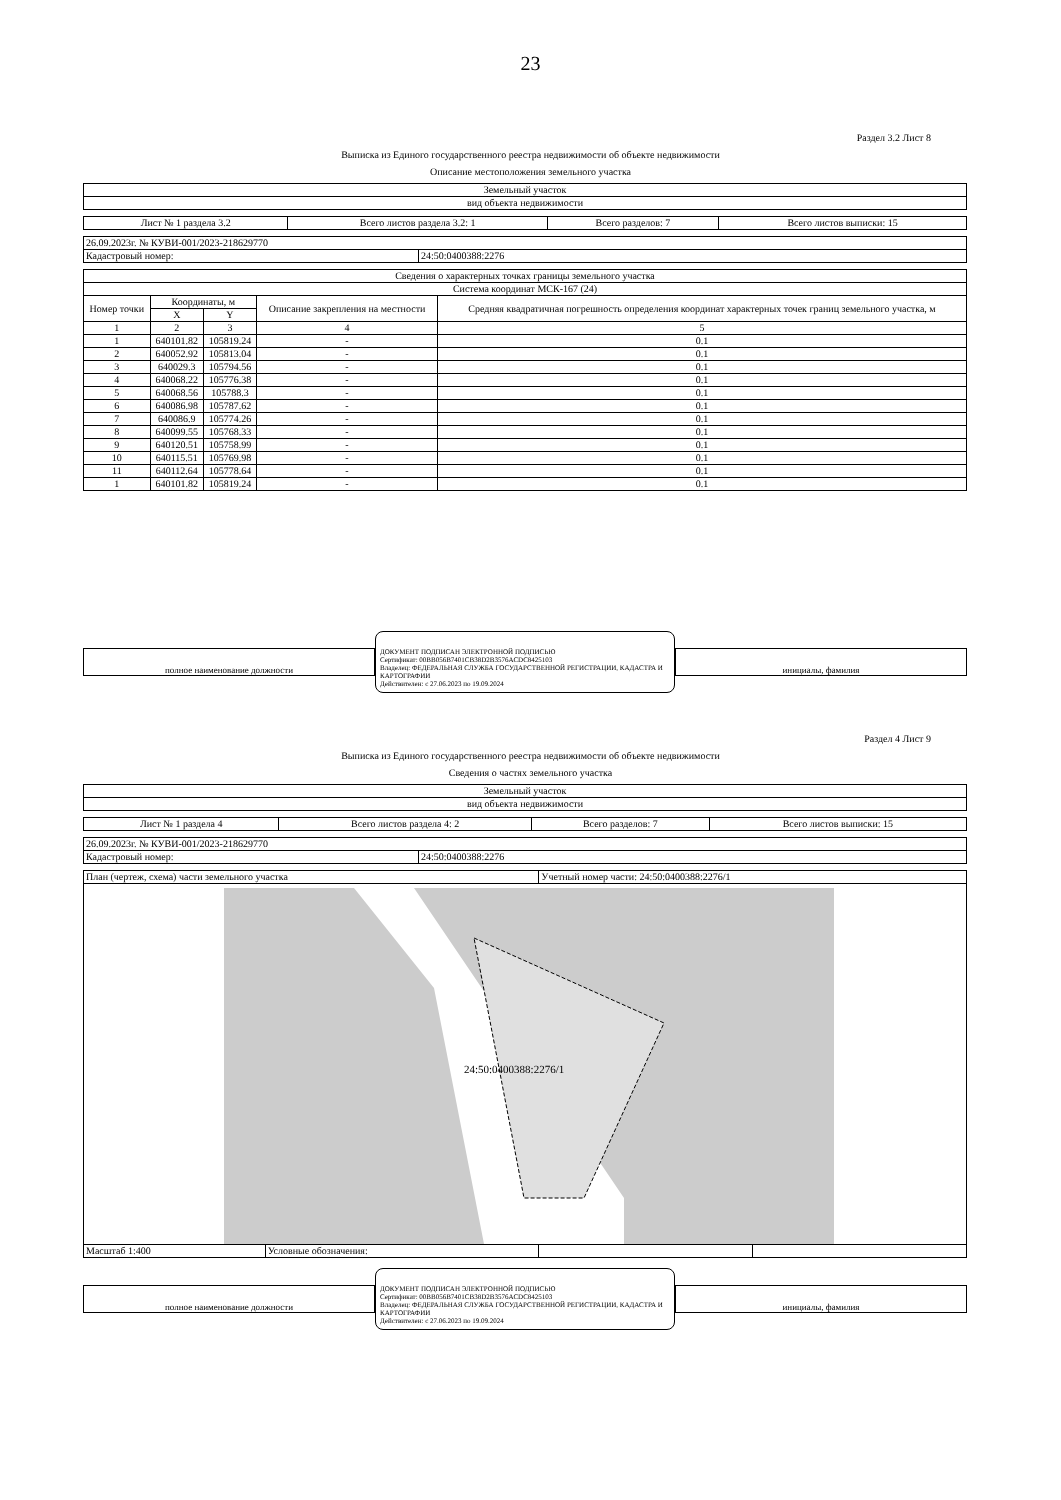23
Раздел 3.2 Лист 8
Выписка из Единого государственного реестра недвижимости об объекте недвижимости
Описание местоположения земельного участка
| Земельный участок |
| вид объекта недвижимости |
| Лист № 1 раздела 3.2 | Всего листов раздела 3.2: 1 | Всего разделов: 7 | Всего листов выписки: 15 |
| 26.09.2023г. № КУВИ-001/2023-218629770 | |
| Кадастровый номер: | 24:50:0400388:2276 |
| Сведения о характерных точках границы земельного участка | | | | |
| Система координат МСК-167 (24) | | | | |
| Номер точки | Координаты, м | | Описание закрепления на местности | Средняя квадратичная погрешность определения координат характерных точек границ земельного участка, м |
| | X | Y | | |
| 1 | 2 | 3 | 4 | 5 |
| 1 | 640101.82 | 105819.24 | - | 0.1 |
| 2 | 640052.92 | 105813.04 | - | 0.1 |
| 3 | 640029.3 | 105794.56 | - | 0.1 |
| 4 | 640068.22 | 105776.38 | - | 0.1 |
| 5 | 640068.56 | 105788.3 | - | 0.1 |
| 6 | 640086.98 | 105787.62 | - | 0.1 |
| 7 | 640086.9 | 105774.26 | - | 0.1 |
| 8 | 640099.55 | 105768.33 | - | 0.1 |
| 9 | 640120.51 | 105758.99 | - | 0.1 |
| 10 | 640115.51 | 105769.98 | - | 0.1 |
| 11 | 640112.64 | 105778.64 | - | 0.1 |
| 1 | 640101.82 | 105819.24 | - | 0.1 |
полное наименование должности
ДОКУМЕНТ ПОДПИСАН ЭЛЕКТРОННОЙ ПОДПИСЬЮ
Сертификат: 00BB056B7401CB38D2B3576ACDC8425103
Владелец: ФЕДЕРАЛЬНАЯ СЛУЖБА ГОСУДАРСТВЕННОЙ РЕГИСТРАЦИИ, КАДАСТРА И КАРТОГРАФИИ
Действителен: с 27.06.2023 по 19.09.2024
инициалы, фамилия
Раздел 4 Лист 9
Выписка из Единого государственного реестра недвижимости об объекте недвижимости
Сведения о частях земельного участка
| Земельный участок |
| вид объекта недвижимости |
| Лист № 1 раздела 4 | Всего листов раздела 4: 2 | Всего разделов: 7 | Всего листов выписки: 15 |
| 26.09.2023г. № КУВИ-001/2023-218629770 | |
| Кадастровый номер: | 24:50:0400388:2276 |
| План (чертеж, схема) части земельного участка | | Учетный номер части: 24:50:0400388:2276/1 | |
| 24:50:0400388:2276/1 | | | |
| Масштаб 1:400 | Условные обозначения: | | |
полное наименование должности
ДОКУМЕНТ ПОДПИСАН ЭЛЕКТРОННОЙ ПОДПИСЬЮ
Сертификат: 00BB056B7401CB38D2B3576ACDC8425103
Владелец: ФЕДЕРАЛЬНАЯ СЛУЖБА ГОСУДАРСТВЕННОЙ РЕГИСТРАЦИИ, КАДАСТРА И КАРТОГРАФИИ
Действителен: с 27.06.2023 по 19.09.2024
инициалы, фамилия